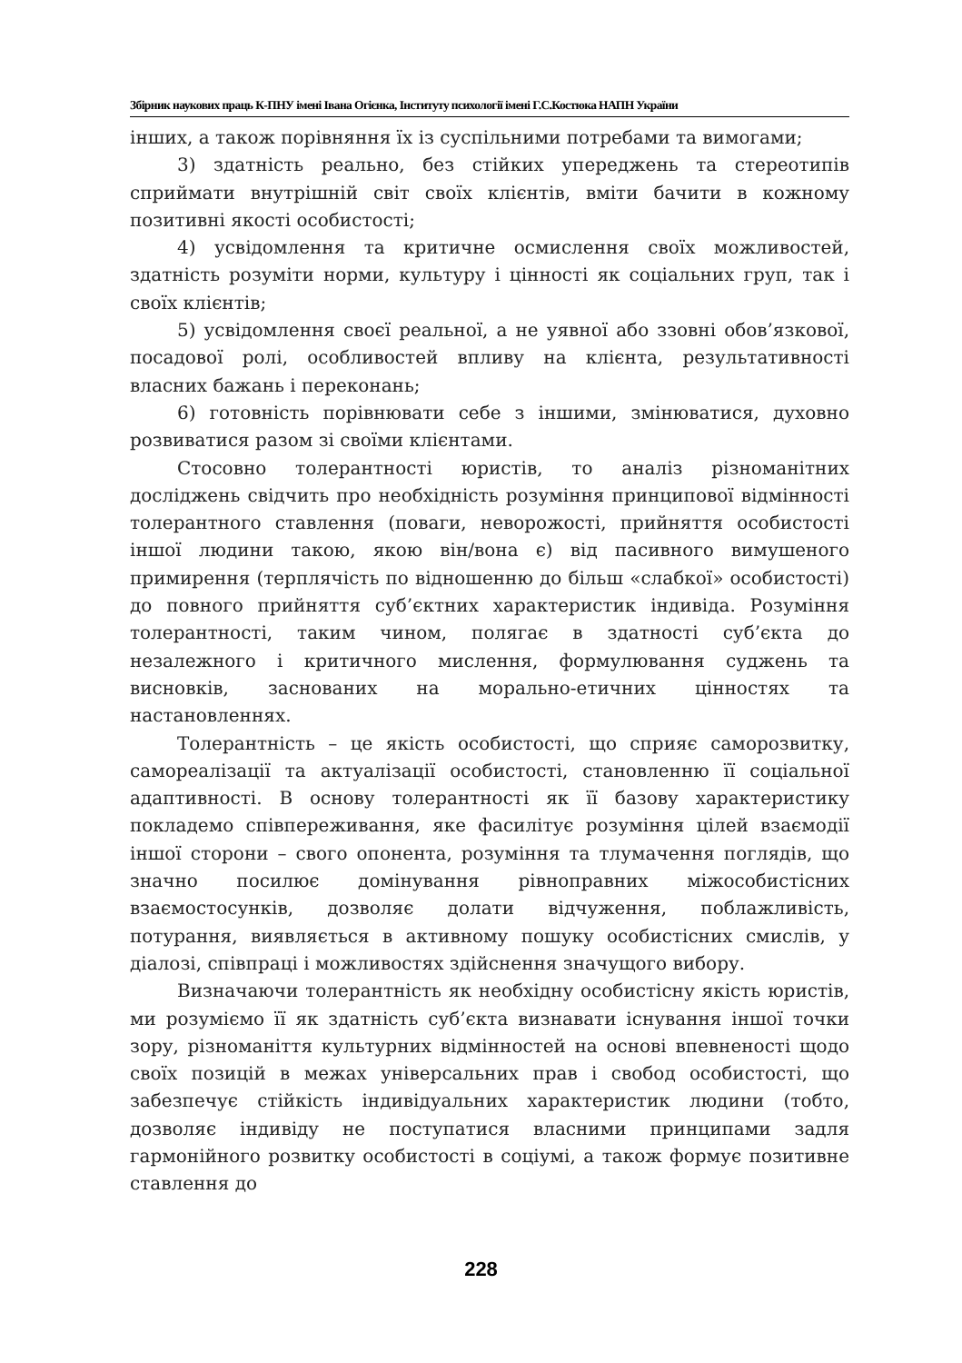Збірник наукових праць К-ПНУ імені Івана Огієнка, Інституту психології імені Г.С.Костюка НАПН України
інших, а також порівняння їх із суспільними потребами та вимогами;
3) здатність реально, без стійких упереджень та стереотипів сприймати внутрішній світ своїх клієнтів, вміти бачити в кожному позитивні якості особистості;
4) усвідомлення та критичне осмислення своїх можливостей, здатність розуміти норми, культуру і цінності як соціальних груп, так і своїх клієнтів;
5) усвідомлення своєї реальної, а не уявної або ззовні обов’язкової, посадової ролі, особливостей впливу на клієнта, результативності власних бажань і переконань;
6) готовність порівнювати себе з іншими, змінюватися, духовно розвиватися разом зі своїми клієнтами.
Стосовно толерантності юристів, то аналіз різноманітних досліджень свідчить про необхідність розуміння принципової відмінності толерантного ставлення (поваги, неворожості, прийняття особистості іншої людини такою, якою він/вона є) від пасивного вимушеного примирення (терплячість по відношенню до більш «слабкої» особистості) до повного прийняття суб’єктних характеристик індивіда. Розуміння толерантності, таким чином, полягає в здатності суб’єкта до незалежного і критичного мислення, формулювання суджень та висновків, заснованих на морально-етичних цінностях та настановленнях.
Толерантність – це якість особистості, що сприяє саморозвитку, самореалізації та актуалізації особистості, становленню її соціальної адаптивності. В основу толерантності як її базову характеристику покладемо співпереживання, яке фасилітує розуміння цілей взаємодії іншої сторони – свого опонента, розуміння та тлумачення поглядів, що значно посилює домінування рівноправних міжособистісних взаємостосунків, дозволяє долати відчуження, поблажливість, потурання, виявляється в активному пошуку особистісних смислів, у діалозі, співпраці і можливостях здійснення значущого вибору.
Визначаючи толерантність як необхідну особистісну якість юристів, ми розуміємо її як здатність суб’єкта визнавати існування іншої точки зору, різноманіття культурних відмінностей на основі впевненості щодо своїх позицій в межах універсальних прав і свобод особистості, що забезпечує стійкість індивідуальних характеристик людини (тобто, дозволяє індивіду не поступатися власними принципами задля гармонійного розвитку особистості в соціумі, а також формує позитивне ставлення до
228